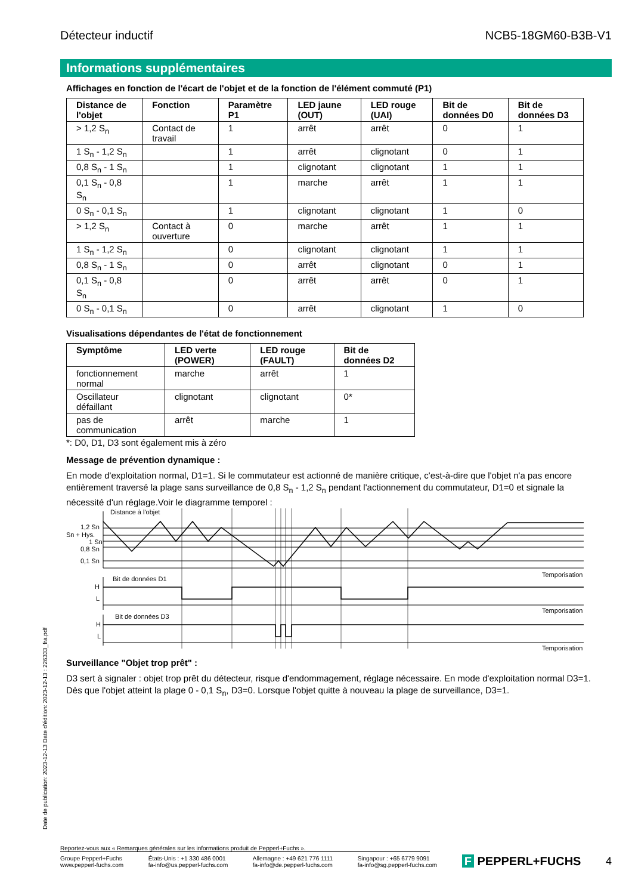Détecteur inductif NCB5-18GM60-B3B-V1
Informations supplémentaires
Affichages en fonction de l'écart de l'objet et de la fonction de l'élément commuté (P1)
| Distance de l'objet | Fonction | Paramètre P1 | LED jaune (OUT) | LED rouge (UAI) | Bit de données D0 | Bit de données D3 |
| --- | --- | --- | --- | --- | --- | --- |
| > 1,2 S<sub>n</sub> | Contact de travail | 1 | arrêt | arrêt | 0 | 1 |
| 1 S<sub>n</sub> - 1,2 S<sub>n</sub> | | 1 | arrêt | clignotant | 0 | 1 |
| 0,8 S<sub>n</sub> - 1 S<sub>n</sub> | | 1 | clignotant | clignotant | 1 | 1 |
| 0,1 S<sub>n</sub> - 0,8 S<sub>n</sub> | | 1 | marche | arrêt | 1 | 1 |
| 0 S<sub>n</sub> - 0,1 S<sub>n</sub> | | 1 | clignotant | clignotant | 1 | 0 |
| > 1,2 S<sub>n</sub> | Contact à ouverture | 0 | marche | arrêt | 1 | 1 |
| 1 S<sub>n</sub> - 1,2 S<sub>n</sub> | | 0 | clignotant | clignotant | 1 | 1 |
| 0,8 S<sub>n</sub> - 1 S<sub>n</sub> | | 0 | arrêt | clignotant | 0 | 1 |
| 0,1 S<sub>n</sub> - 0,8 S<sub>n</sub> | | 0 | arrêt | arrêt | 0 | 1 |
| 0 S<sub>n</sub> - 0,1 S<sub>n</sub> | | 0 | arrêt | clignotant | 1 | 0 |
Visualisations dépendantes de l'état de fonctionnement
| Symptôme | LED verte (POWER) | LED rouge (FAULT) | Bit de données D2 |
| --- | --- | --- | --- |
| fonctionnement normal | marche | arrêt | 1 |
| Oscillateur défaillant | clignotant | clignotant | 0* |
| pas de communication | arrêt | marche | 1 |
*: D0, D1, D3 sont également mis à zéro
Message de prévention dynamique :
En mode d'exploitation normal, D1=1. Si le commutateur est actionné de manière critique, c'est-à-dire que l'objet n'a pas encore entièrement traversé la plage sans surveillance de 0,8 S<sub>n</sub> - 1,2 S<sub>n</sub> pendant l'actionnement du commutateur, D1=0 et signale la nécessité d'un réglage.Voir le diagramme temporel :
Distance à l'objet
1,2 Sn
Sn + Hys.
1 Sn
0,8 Sn
0,1 Sn
Temporisation
Bit de données D1
H
L
Temporisation
Bit de données D3
H
L
Temporisation
Surveillance "Objet trop prêt" :
D3 sert à signaler : objet trop prêt du détecteur, risque d'endommagement, réglage nécessaire. En mode d'exploitation normal D3=1.
Dès que l'objet atteint la plage 0 - 0,1 S<sub>n</sub>, D3=0. Lorsque l'objet quitte à nouveau la plage de surveillance, D3=1.
Date de publication: 2023-12-13 Date d'édition: 2023-12-13 : 226333_fra.pdf
Reportez-vous aux « Remarques générales sur les informations produit de Pepperl+Fuchs ».
Groupe Pepperl+Fuchs
www.pepperl-fuchs.com États-Unis : +1 330 486 0001
fa-info@us.pepperl-fuchs.com Allemagne : +49 621 776 1111
fa-info@de.pepperl-fuchs.com Singapour : +65 6779 9091
fa-info@sg.pepperl-fuchs.com F PEPPERL+FUCHS 4